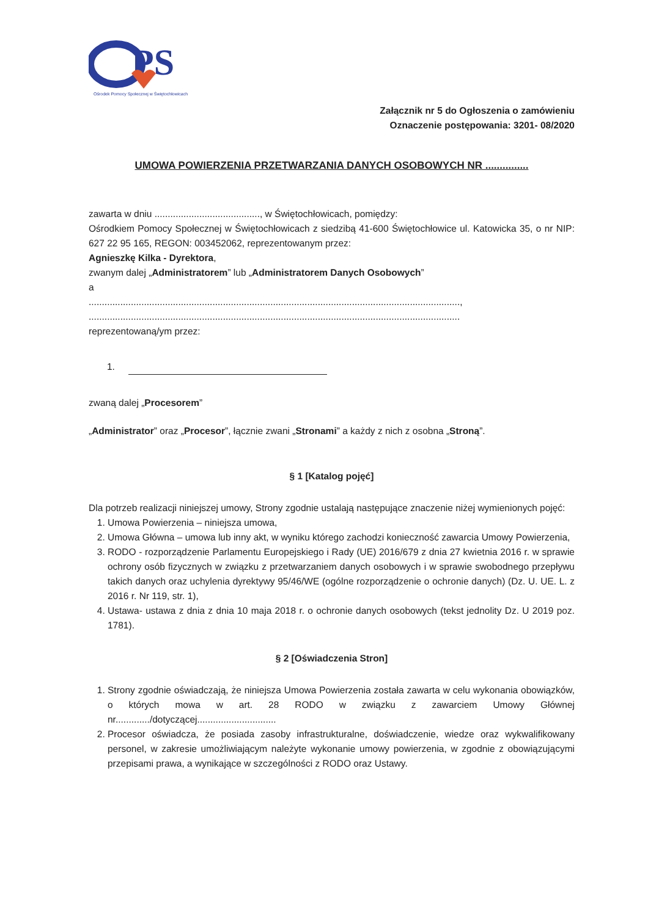PS
Ośrodek Pomocy Społecznej w Świętochłowicach
Załącznik nr 5 do Ogłoszenia o zamówieniu
Oznaczenie postępowania: 3201- 08/2020
UMOWA POWIERZENIA PRZETWARZANIA DANYCH OSOBOWYCH NR ...............
zawarta w dniu ........................................, w Świętochłowicach, pomiędzy:
Ośrodkiem Pomocy Społecznej w Świętochłowicach z siedzibą 41-600 Świętochłowice ul. Katowicka 35, o nr NIP: 627 22 95 165, REGON: 003452062, reprezentowanym przez:
Agnieszkę Kilka - Dyrektora,
zwanym dalej „Administratorem” lub „Administratorem Danych Osobowych”
a
.............................................................................................................................................,
.............................................................................................................................................
reprezentowaną/ym przez:
1.
zwaną dalej „Procesorem”
„Administrator” oraz „Procesor”, łącznie zwani „Stronami” a każdy z nich z osobna „Stroną”.
§ 1 [Katalog pojęć]
Dla potrzeb realizacji niniejszej umowy, Strony zgodnie ustalają następujące znaczenie niżej wymienionych pojęć:
1. Umowa Powierzenia – niniejsza umowa,
2. Umowa Główna – umowa lub inny akt, w wyniku którego zachodzi konieczność zawarcia Umowy Powierzenia,
3. RODO - rozporządzenie Parlamentu Europejskiego i Rady (UE) 2016/679 z dnia 27 kwietnia 2016 r. w sprawie ochrony osób fizycznych w związku z przetwarzaniem danych osobowych i w sprawie swobodnego przepływu takich danych oraz uchylenia dyrektywy 95/46/WE (ogólne rozporządzenie o ochronie danych) (Dz. U. UE. L. z 2016 r. Nr 119, str. 1),
4. Ustawa- ustawa z dnia z dnia 10 maja 2018 r. o ochronie danych osobowych (tekst jednolity Dz. U 2019 poz. 1781).
§ 2 [Oświadczenia Stron]
1. Strony zgodnie oświadczają, że niniejsza Umowa Powierzenia została zawarta w celu wykonania obowiązków, o których mowa w art. 28 RODO w związku z zawarciem Umowy Głównej nr............./dotyczącej..............................
2. Procesor oświadcza, że posiada zasoby infrastrukturalne, doświadczenie, wiedze oraz wykwalifikowany personel, w zakresie umożliwiającym należyte wykonanie umowy powierzenia, w zgodnie z obowiązującymi przepisami prawa, a wynikające w szczególności z RODO oraz Ustawy.